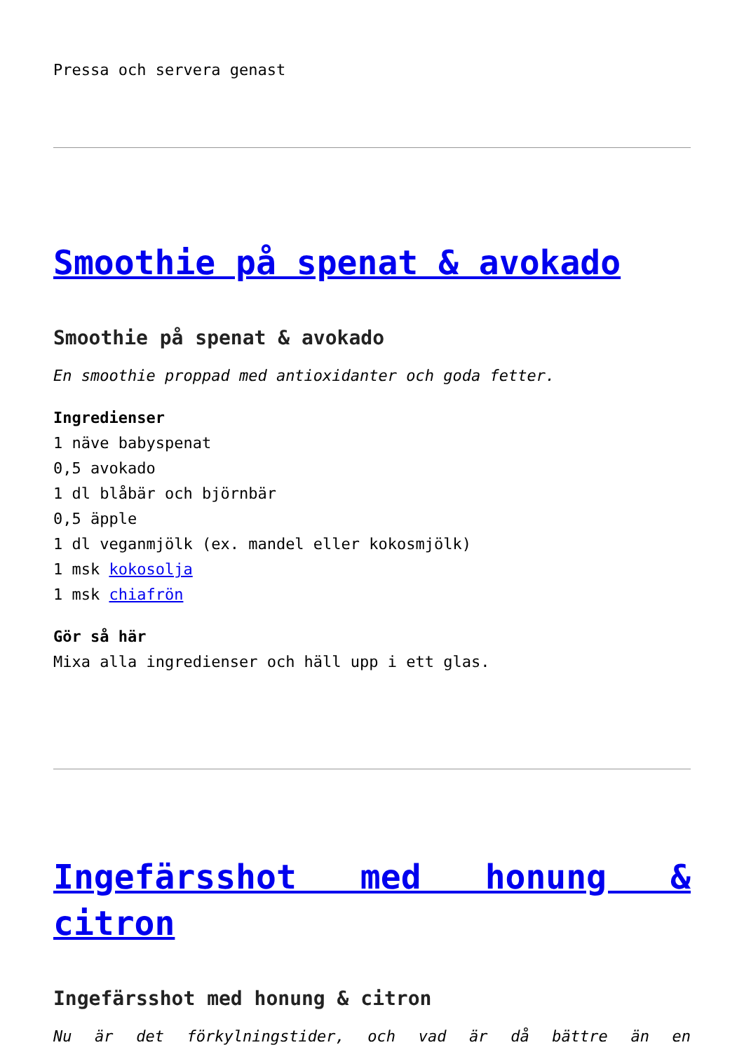Pressa och servera genast
Smoothie på spenat & avokado
Smoothie på spenat & avokado
En smoothie proppad med antioxidanter och goda fetter.
Ingredienser
1 näve babyspenat
0,5 avokado
1 dl blåbär och björnbär
0,5 äpple
1 dl veganmjölk (ex. mandel eller kokosmjölk)
1 msk kokosolja
1 msk chiafrön
Gör så här
Mixa alla ingredienser och häll upp i ett glas.
Ingefärsshot med honung & citron
Ingefärsshot med honung & citron
Nu är det förkylningstider, och vad är då bättre än en